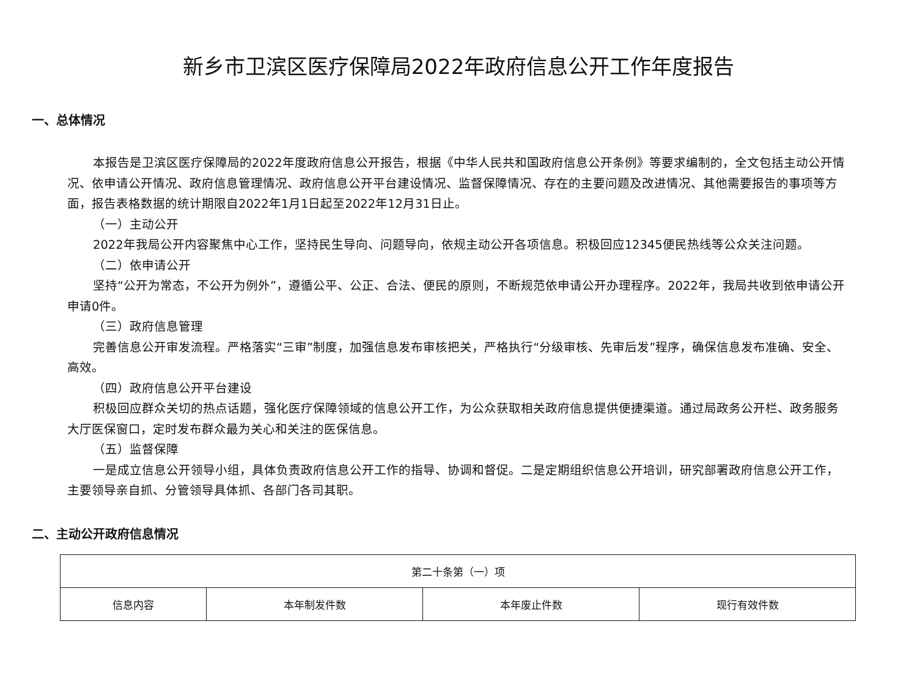新乡市卫滨区医疗保障局2022年政府信息公开工作年度报告
一、总体情况
本报告是卫滨区医疗保障局的2022年度政府信息公开报告，根据《中华人民共和国政府信息公开条例》等要求编制的，全文包括主动公开情况、依申请公开情况、政府信息管理情况、政府信息公开平台建设情况、监督保障情况、存在的主要问题及改进情况、其他需要报告的事项等方面，报告表格数据的统计期限自2022年1月1日起至2022年12月31日止。
（一）主动公开
2022年我局公开内容聚焦中心工作，坚持民生导向、问题导向，依规主动公开各项信息。积极回应12345便民热线等公众关注问题。
（二）依申请公开
坚持“公开为常态，不公开为例外”，遵循公平、公正、合法、便民的原则，不断规范依申请公开办理程序。2022年，我局共收到依申请公开申请0件。
（三）政府信息管理
完善信息公开审发流程。严格落实“三审”制度，加强信息发布审核把关，严格执行“分级审核、先审后发”程序，确保信息发布准确、安全、高效。
（四）政府信息公开平台建设
积极回应群众关切的热点话题，强化医疗保障领域的信息公开工作，为公众获取相关政府信息提供便捷渠道。通过局政务公开栏、政务服务大厅医保窗口，定时发布群众最为关心和关注的医保信息。
（五）监督保障
一是成立信息公开领导小组，具体负责政府信息公开工作的指导、协调和督促。二是定期组织信息公开培训，研究部署政府信息公开工作，主要领导亲自抓、分管领导具体抓、各部门各司其职。
二、主动公开政府信息情况
| 第二十条第（一）项 | | | |
| 信息内容 | 本年制发件数 | 本年废止件数 | 现行有效件数 |